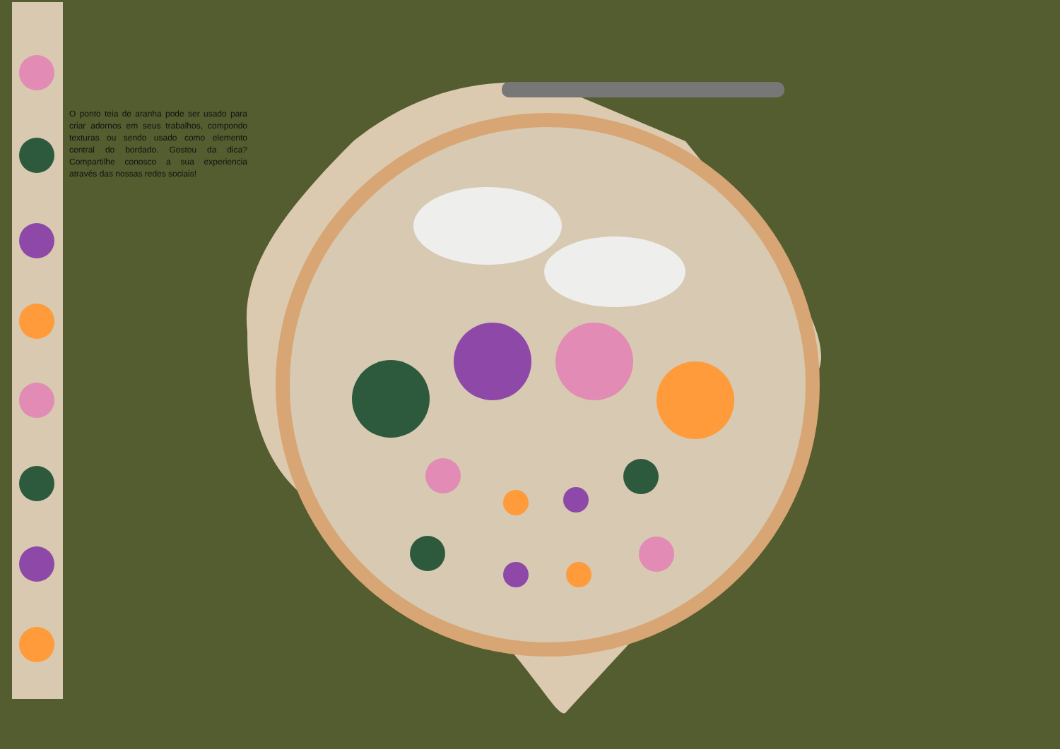O ponto teia de aranha pode ser usado para criar adornos em seus trabalhos, compondo texturas ou sendo usado como elemento central do bordado. Gostou da dica? Compartilhe conosco a sua experiencia através das nossas redes sociais!